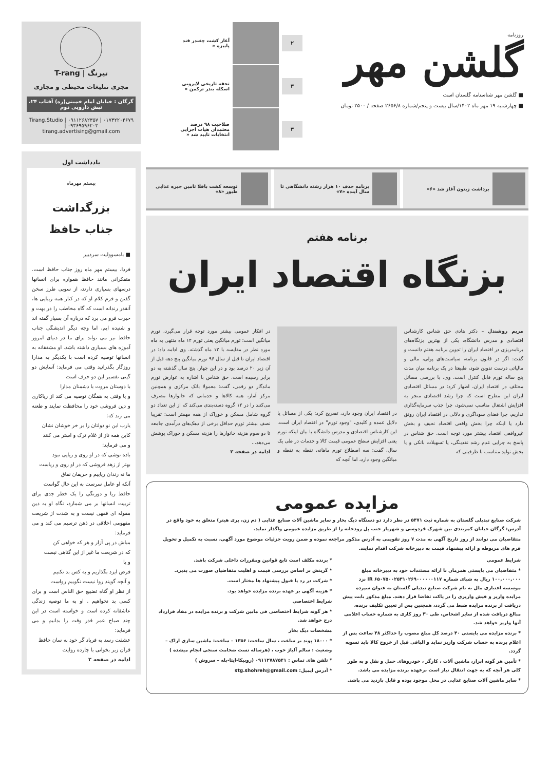روزنامه
گلشن مهر
■ گلشن مهر شناسنامه گلستان است
■ چهارشنبه ۱۹ مهر ماه ۱۴۰۲/سال بیست و پنجم/شماره ۲۶۵۶/۸ صفحه / ۲۵۰۰ تومان
۲
آغاز کشت چغندر قند پاییزه «
۳
تحفه تاریخی لایروبی اسکله بندر ترکمن «
۳
صلاحیت ۹۸ درصد معتمدان هیات اجرایی انتخابات تایید شد «
برداشت زیتون آغاز شد «۶» برنامه حذف ۱۰ هزار رشته دانشگاهی تا سال آینده «۷»
توسعه کشت باقلا تامین جیره غذایی طیور «۸»
برنامه هفتم
بزنگاه اقتصاد ایران
مریم روشندل – دکتر هادی حق شناس کارشناس اقتصادی و مدرس دانشگاه، یکی از بهترین بزنگاه‌های برنامه‌ریزی در اقتصاد ایران را تدوین برنامه هفتم دانست و گفت: اگر در قانون برنامه، سیاست‌های پولی، مالی و مالیاتی درست تدوین شود، طبیعتا در یک برنامه میان مدت پنج ساله تورم قابل کنترل است. وی، با بررسی مسائل مختلف در اقتصاد ایران، اظهار کرد: در مسائل اقتصادی ایران این مطرح است که چرا رشد اقتصادی منجر به افزایش اشتغال مناسب نمی‌شود، چرا جذب سرمایه‌گذاری نداریم، چرا فضای سوداگری و دلالی در اقتصاد ایران رونق دارد یا اینکه چرا بخش واقعی اقتصاد نحیف و بخش غیرواقعی اقتصاد بیشتر مورد توجه است. حق شناس در پاسخ به چرایی عدم رشد نقدینگی، یا تسهیلات بانکی و یا بخش تولید متناسب با ظرفیتی که
در اقتصاد ایران وجود دارد، تصریح کرد: یکی از مسائل یا دلایل عمده و کلیدی، "وجود تورم" در اقتصاد ایران است. این کارشناس اقتصادی و مدرس دانشگاه با بیان اینکه تورم یعنی افزایش سطح عمومی قیمت کالا و خدمات در طی یک سال، گفت: سه اصطلاح تورم ماهانه، نقطه به نقطه و میانگین وجود دارد، اما آنچه که
در افکار عمومی بیشتر مورد توجه قرار می‌گیرد، تورم میانگین است؛ تورم میانگین یعنی تورم ۱۲ ماه منتهی به ماه مورد نظر در مقایسه با ۱۲ ماه گذشته. وی ادامه داد: در اقتصاد ایران تا قبل از سال ۹۶ تورم میانگین پنج دهه قبل از آن زیر ۲۰ درصد بود و در این چهار، پنج سال گذشته به دو برابر رسیده است. حق شناس با اشاره به عوارض تورم ماندگار دو رقمی، گفت: معمولا بانک مرکزی و همچنین مرکز آمار، همه کالاها و خدماتی که خانوارها مصرف می‌کنند را در ۱۲ گروه دسته‌بندی می‌کند که از این تعداد دو گروه شامل مسکن و خوراک از همه مهمتر است؛ تقریبا نصف بیشتر تورم حداقل برخی از دهک‌های درآمدی جامعه تا دو سوم هزینه خانوارها را هزینه مسکن و خوراک پوشش می‌دهد...
ادامه در صفحه ۲
مزایده عمومی
شرکت صنایع تبدیلی گلستان به شماره ثبت ۵۴۷۱ در نظر دارد دو دستگاه دیگ بخار و سایر ماشین آلات صنایع غذایی ( دم زن، پری هیتر) متعلق به خود واقع در آدرس: گرگان خیابان کمربندی بین شهرک فردوسی و شهریار جنب پل رودخانه را از طریق مزایده عمومی واگذار نماید.
متقاضیان می توانند از روز تاریخ آگهی به مدت ۷ روز تقویمی به آدرس مذکور مراجعه نموده و ضمن رویت جزئیات موضوع مورد آگهی، نسبت به تکمیل و تحویل فرم های مربوطه و ارائه پیشنهاد قیمت به دبیرخانه شرکت اقدام نمایند.
شرایط عمومی
* متقاضیان می بایستی همزمان با ارائه مستندات خود به دبیرخانه مبلغ ۱۰۰,۰۰۰,۰۰۰ ریال به شبای شماره IR ۶۵۰۷۵۰۰۲۵۳۱۰۲۶۹۰۰۰۰۰۰۱۱۷ نزد موسسه اعتباری ملل به نام شرکت صنایع تبدیلی گلستان به عنوان سپرده مزایده واریز و فیش واریزی را در پاکت تقاضا قرار دهند. مبلغ مذکور بابت پیش دریافت از برنده مزایده ضبط می گردد، همچنین پس از تعیین تکلیف برنده، مبالغ دریافت شده از سایر اشخاص، طی ۳۰ روز کاری به شماره حساب اعلامی آنها واریز خواهد شد.
* برنده مزایده می بایستی ۴۰ درصد کل مبلغ مصوب را حداکثر ۴۸ ساعت پس از اعلام برنده به حساب شرکت واریز نماید و الباقی قبل از خروج کالا باید تسویه گردد.
* تأمین هر گونه ابزار، ماشین آلات ، کارگر ، خودروهای حمل و نقل و به طور کلی هر آنچه که به جهت انتقال نیاز است برعهده برنده مزایده می باشد.
* سایر ماشین آلات صنایع غذایی در محل موجود بوده و قابل بازدید می باشد.
* برنده مکلف است تابع قوانین ومقررات داخلی شرکت باشد.
* گزینش بر اساس بررسی قیمت و اهلیت متقاضیان صورت می پذیرد.
* شرکت در رد یا قبول پیشنهاد ها مختار است.
* هزینه آگهی بر عهده برنده مزایده خواهد بود.
شرایط اختصاصی
* هر گونه شرایط اختصاصی فی مابین شرکت و برنده مزایده در مفاد قرارداد درج خواهد شد.
مشخصات دیگ بخار
* ۱۸۰۰۰ پوند بر ساعت ، سال ساخت: ۱۳۵۶ – ساخت: ماشین سازی اراک – وضعیت : سالم آلیاژ خوب ، (هرساله تست ضخامت سنجی انجام میشده )
* تلفن های تماس : ۰۹۱۱۲۷۸۷۵۴۱ (روبیکا-ایتا-بله – سروش )
* آدرس ایمیل: stg.shohreh@gmail.com
تیرنگ | T-rang
مجری تبلیغات محیطی و مجازی
گرگان : خیابان امام خمینی(ره) آفتاب ۲۴، نبش دارویی دوم
۰۱۷۳۲۲۰۴۶۷۹ | Tirang.Studio | ۰۹۱۱۲۶۸۲۳۵۷
۰۹۳۶۹۵۹۶۲۰۳ | tirang.advertising@gmail.com
یادداشت اول
بیستم مهرماه
بزرگداشت
جناب حافظ
■ بامسوولیت سردبیر
فردا، بیستم مهر ماه روز جناب حافظ است. متفکرانی مانند حافظ همواره برای انسانها درسهای بسیاری دارند، از سویی طرز سخن گفتن و فرم کلام او که در کنار همه زیبایی ها، آنقدر رندانه است که گاه مخاطب را در بهت و حیرت فرو می برد که درباره آن بسیار گفته اند و شنیده ایم، اما وجه دیگر اندیشگی جناب حافظ نیز می تواند برای ما در دنیای امروز آموزه های بسیاری داشته باشد. او مشفقانه به انسانها توصیه کرده است با یکدیگر به مدارا روزگار بگذرانید وقتی می فرماید: آسایش دو گیتی تفسیر این دو حرف است
با دوستان مروت با دشمنان مدارا
و یا وقتی به همگان توصیه می کند از ریاکاری و دین فروشی خود را محافظت نمایند و طعنه می زند که:
یارب این نو دولتان را بر خر خوشان نشان
کاین همه ناز از غلام ترک و استر می کنند
و می فرماید:
باده نوشی که در او روی و ریایی نبود
بهتر از زهد فروشی که در او روی و ریاست
ما نه رندان ریاییم و حریفان نفاق
آنکه او عامل سرست به این حال گواست
حافظ ریا و دورنگی را یک خطر جدی برای تربیت انسانها بر می شمارد، نگاه او به دین مقوله ای فقهی نیست و به شدت از شریعت مفهومی اخلاقی در ذهن ترسیم می کند و می فرماید:
مباش در پی آزار و هر که خواهی کن
که در شریعت ما غیر از این گناهی نیست
و یا
فرض ایزد بگذاریم و به کس بد نکنیم
و آنچه گویند روا نیست نگوییم رواست
از نظر او گناه تضییع حق الناس است و برای کسی بد نخواهیم . او به ما توصیه زندگی عاشقانه کرده است و خواسته است در این چند صباح عمر قدر وقت را بدانیم و می فرماید:
عشقت رسد به فریاد گر خود به سان حافظ
قرآن زبر بخوانی با چارده روایت
ادامه در صفحه ۲